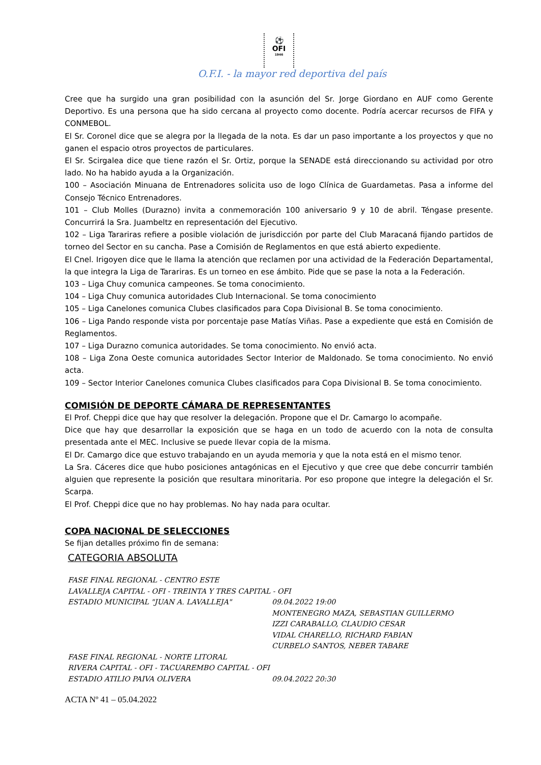⚽
OFI
1946
O.F.I. - la mayor red deportiva del país
Cree que ha surgido una gran posibilidad con la asunción del Sr. Jorge Giordano en AUF como Gerente Deportivo. Es una persona que ha sido cercana al proyecto como docente. Podría acercar recursos de FIFA y CONMEBOL.
El Sr. Coronel dice que se alegra por la llegada de la nota. Es dar un paso importante a los proyectos y que no ganen el espacio otros proyectos de particulares.
El Sr. Scirgalea dice que tiene razón el Sr. Ortiz, porque la SENADE está direccionando su actividad por otro lado. No ha habido ayuda a la Organización.
100 – Asociación Minuana de Entrenadores solicita uso de logo Clínica de Guardametas. Pasa a informe del Consejo Técnico Entrenadores.
101 – Club Molles (Durazno) invita a conmemoración 100 aniversario 9 y 10 de abril. Téngase presente. Concurrirá la Sra. Juambeltz en representación del Ejecutivo.
102 – Liga Tarariras refiere a posible violación de jurisdicción por parte del Club Maracaná fijando partidos de torneo del Sector en su cancha. Pase a Comisión de Reglamentos en que está abierto expediente.
El Cnel. Irigoyen dice que le llama la atención que reclamen por una actividad de la Federación Departamental, la que integra la Liga de Tarariras. Es un torneo en ese ámbito. Pide que se pase la nota a la Federación.
103 – Liga Chuy comunica campeones. Se toma conocimiento.
104 – Liga Chuy comunica autoridades Club Internacional. Se toma conocimiento
105 – Liga Canelones comunica Clubes clasificados para Copa Divisional B. Se toma conocimiento.
106 – Liga Pando responde vista por porcentaje pase Matías Viñas. Pase a expediente que está en Comisión de Reglamentos.
107 – Liga Durazno comunica autoridades. Se toma conocimiento. No envió acta.
108 – Liga Zona Oeste comunica autoridades Sector Interior de Maldonado. Se toma conocimiento. No envió acta.
109 – Sector Interior Canelones comunica Clubes clasificados para Copa Divisional B. Se toma conocimiento.
COMISIÓN DE DEPORTE CÁMARA DE REPRESENTANTES
El Prof. Cheppi dice que hay que resolver la delegación. Propone que el Dr. Camargo lo acompañe.
Dice que hay que desarrollar la exposición que se haga en un todo de acuerdo con la nota de consulta presentada ante el MEC. Inclusive se puede llevar copia de la misma.
El Dr. Camargo dice que estuvo trabajando en un ayuda memoria y que la nota está en el mismo tenor.
La Sra. Cáceres dice que hubo posiciones antagónicas en el Ejecutivo y que cree que debe concurrir también alguien que represente la posición que resultara minoritaria. Por eso propone que integre la delegación el Sr. Scarpa.
El Prof. Cheppi dice que no hay problemas. No hay nada para ocultar.
COPA NACIONAL DE SELECCIONES
Se fijan detalles próximo fin de semana:
CATEGORIA ABSOLUTA
FASE FINAL REGIONAL - CENTRO ESTE
LAVALLEJA CAPITAL - OFI - TREINTA Y TRES CAPITAL - OFI
ESTADIO MUNICIPAL "JUAN A. LAVALLEJA" 09.04.2022 19:00
MONTENEGRO MAZA, SEBASTIAN GUILLERMO
IZZI CARABALLO, CLAUDIO CESAR
VIDAL CHARELLO, RICHARD FABIAN
CURBELO SANTOS, NEBER TABARE
FASE FINAL REGIONAL - NORTE LITORAL
RIVERA CAPITAL - OFI - TACUAREMBO CAPITAL - OFI
ESTADIO ATILIO PAIVA OLIVERA 09.04.2022 20:30
ACTA Nº 41 – 05.04.2022